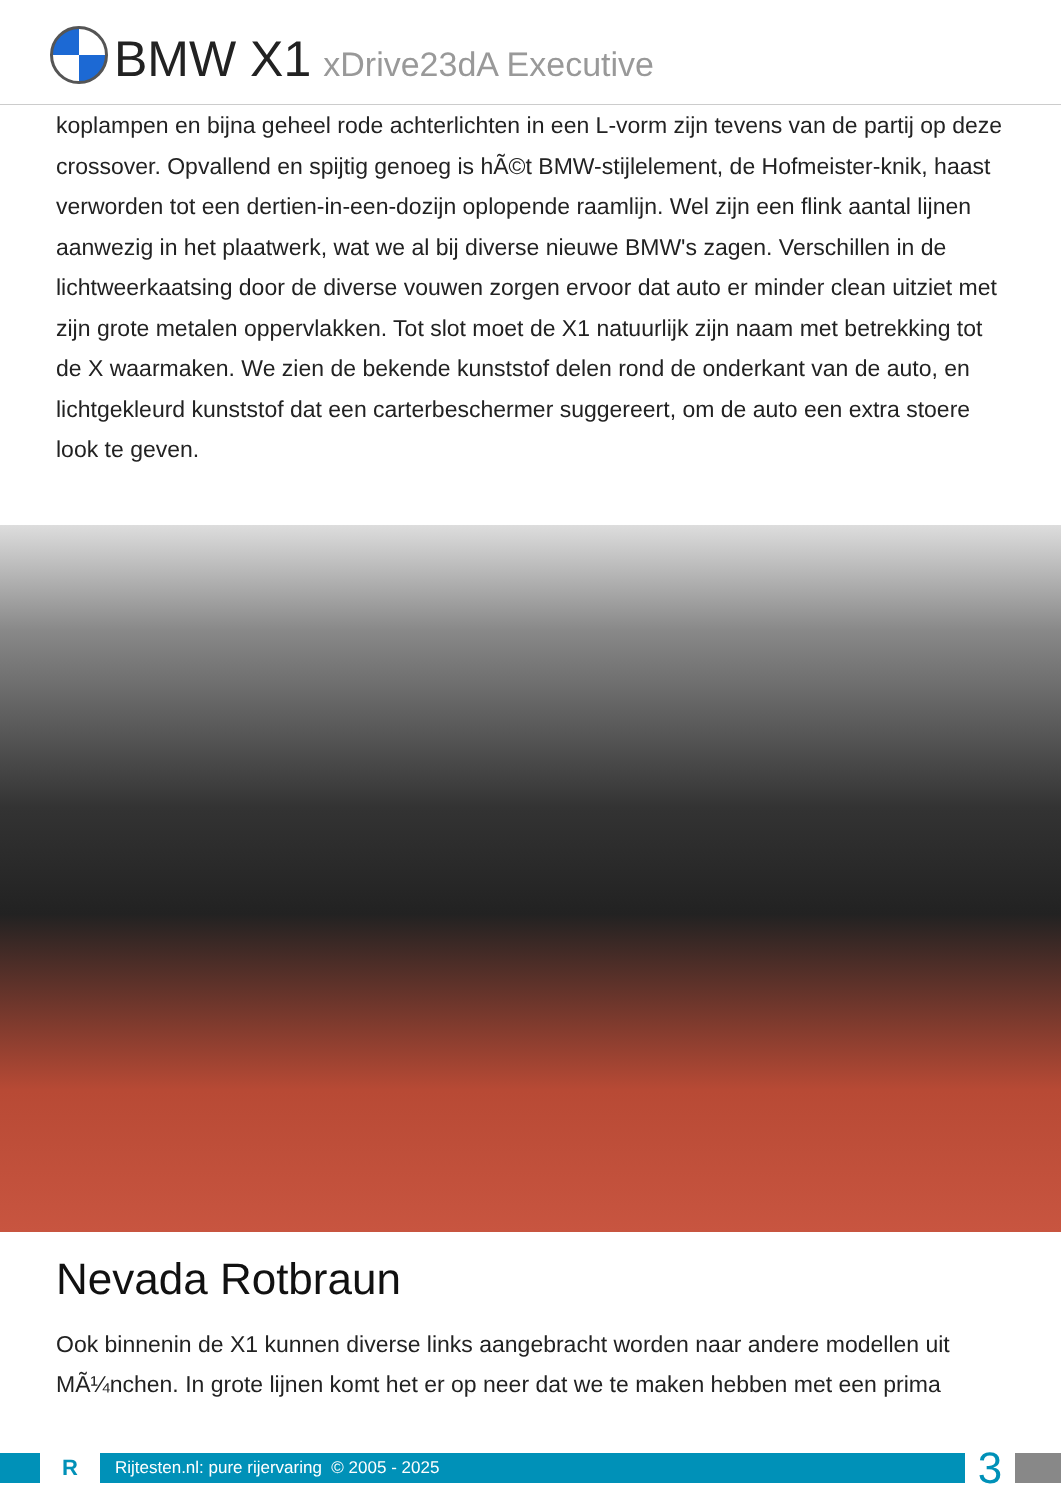BMW X1 xDrive23dA Executive
koplampen en bijna geheel rode achterlichten in een L-vorm zijn tevens van de partij op deze crossover. Opvallend en spijtig genoeg is hÃ©t BMW-stijlelement, de Hofmeister-knik, haast verworden tot een dertien-in-een-dozijn oplopende raamlijn. Wel zijn een flink aantal lijnen aanwezig in het plaatwerk, wat we al bij diverse nieuwe BMW's zagen. Verschillen in de lichtweerkaatsing door de diverse vouwen zorgen ervoor dat auto er minder clean uitziet met zijn grote metalen oppervlakken. Tot slot moet de X1 natuurlijk zijn naam met betrekking tot de X waarmaken. We zien de bekende kunststof delen rond de onderkant van de auto, en lichtgekleurd kunststof dat een carterbeschermer suggereert, om de auto een extra stoere look te geven.
Nevada Rotbraun
Ook binnenin de X1 kunnen diverse links aangebracht worden naar andere modellen uit MÃ¼nchen. In grote lijnen komt het er op neer dat we te maken hebben met een prima
R
Rijtesten.nl: pure rijervaring © 2005 - 2025
3